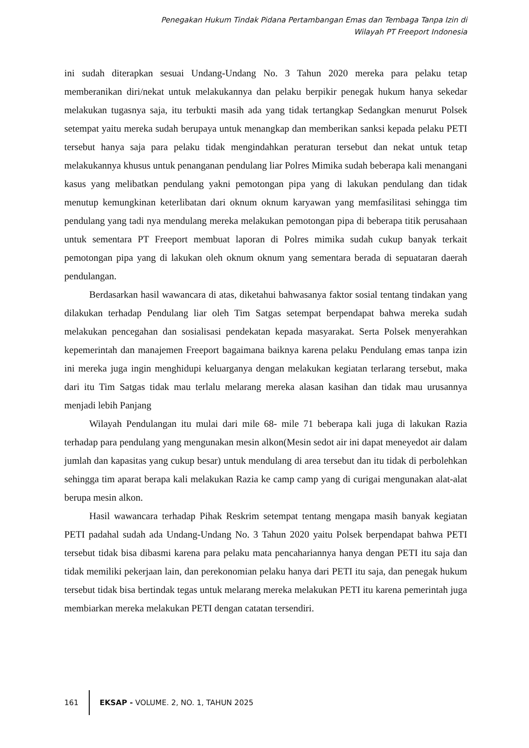Penegakan Hukum Tindak Pidana Pertambangan Emas dan Tembaga Tanpa Izin di
Wilayah PT Freeport Indonesia
ini sudah diterapkan sesuai Undang-Undang No. 3 Tahun 2020 mereka para pelaku tetap memberanikan diri/nekat untuk melakukannya dan pelaku berpikir penegak hukum hanya sekedar melakukan tugasnya saja, itu terbukti masih ada yang tidak tertangkap Sedangkan menurut Polsek setempat yaitu mereka sudah berupaya untuk menangkap dan memberikan sanksi kepada pelaku PETI tersebut hanya saja para pelaku tidak mengindahkan peraturan tersebut dan nekat untuk tetap melakukannya khusus untuk penanganan pendulang liar Polres Mimika sudah beberapa kali menangani kasus yang melibatkan pendulang yakni pemotongan pipa yang di lakukan pendulang dan tidak menutup kemungkinan keterlibatan dari oknum oknum karyawan yang memfasilitasi sehingga tim pendulang yang tadi nya mendulang mereka melakukan pemotongan pipa di beberapa titik perusahaan untuk sementara PT Freeport membuat laporan di Polres mimika sudah cukup banyak terkait pemotongan pipa yang di lakukan oleh oknum oknum yang sementara berada di sepuataran daerah pendulangan.
Berdasarkan hasil wawancara di atas, diketahui bahwasanya faktor sosial tentang tindakan yang dilakukan terhadap Pendulang liar oleh Tim Satgas setempat berpendapat bahwa mereka sudah melakukan pencegahan dan sosialisasi pendekatan kepada masyarakat. Serta Polsek menyerahkan kepemerintah dan manajemen Freeport bagaimana baiknya karena pelaku Pendulang emas tanpa izin ini mereka juga ingin menghidupi keluarganya dengan melakukan kegiatan terlarang tersebut, maka dari itu Tim Satgas tidak mau terlalu melarang mereka alasan kasihan dan tidak mau urusannya menjadi lebih Panjang
Wilayah Pendulangan itu mulai dari mile 68- mile 71 beberapa kali juga di lakukan Razia terhadap para pendulang yang mengunakan mesin alkon(Mesin sedot air ini dapat meneyedot air dalam jumlah dan kapasitas yang cukup besar) untuk mendulang di area tersebut dan itu tidak di perbolehkan sehingga tim aparat berapa kali melakukan Razia ke camp camp yang di curigai mengunakan alat-alat berupa mesin alkon.
Hasil wawancara terhadap Pihak Reskrim setempat tentang mengapa masih banyak kegiatan PETI padahal sudah ada Undang-Undang No. 3 Tahun 2020 yaitu Polsek berpendapat bahwa PETI tersebut tidak bisa dibasmi karena para pelaku mata pencahariannya hanya dengan PETI itu saja dan tidak memiliki pekerjaan lain, dan perekonomian pelaku hanya dari PETI itu saja, dan penegak hukum tersebut tidak bisa bertindak tegas untuk melarang mereka melakukan PETI itu karena pemerintah juga membiarkan mereka melakukan PETI dengan catatan tersendiri.
161
EKSAP - VOLUME. 2, NO. 1, TAHUN 2025